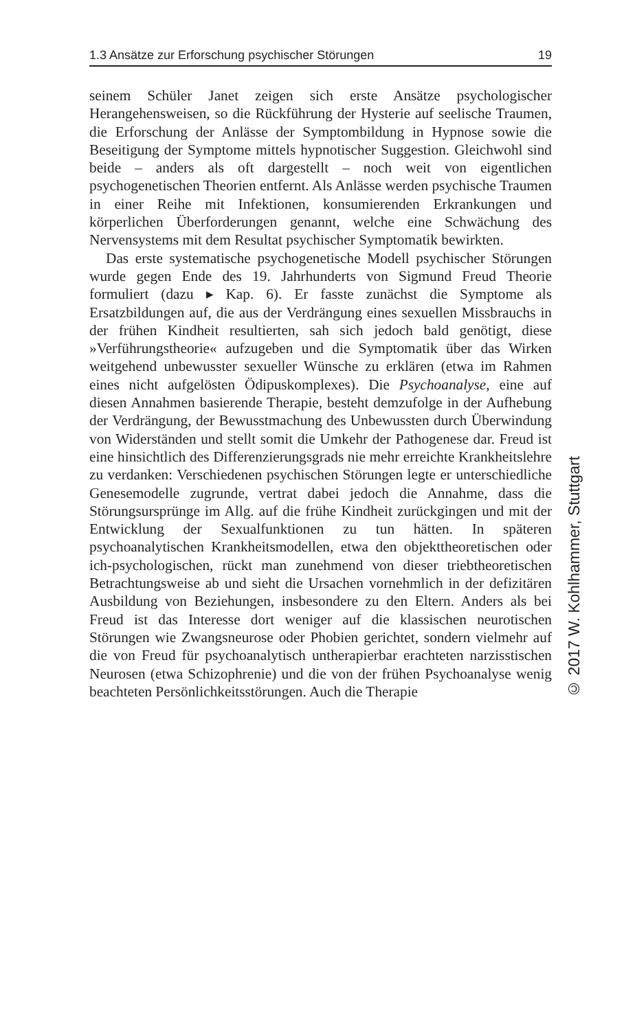1.3 Ansätze zur Erforschung psychischer Störungen 19
seinem Schüler Janet zeigen sich erste Ansätze psychologischer Herangehensweisen, so die Rückführung der Hysterie auf seelische Traumen, die Erforschung der Anlässe der Symptombildung in Hypnose sowie die Beseitigung der Symptome mittels hypnotischer Suggestion. Gleichwohl sind beide – anders als oft dargestellt – noch weit von eigentlichen psychogenetischen Theorien entfernt. Als Anlässe werden psychische Traumen in einer Reihe mit Infektionen, konsumierenden Erkrankungen und körperlichen Überforderungen genannt, welche eine Schwächung des Nervensystems mit dem Resultat psychischer Symptomatik bewirkten.
Das erste systematische psychogenetische Modell psychischer Störungen wurde gegen Ende des 19. Jahrhunderts von Sigmund Freud Theorie formuliert (dazu ▸ Kap. 6). Er fasste zunächst die Symptome als Ersatzbildungen auf, die aus der Verdrängung eines sexuellen Missbrauchs in der frühen Kindheit resultierten, sah sich jedoch bald genötigt, diese »Verführungstheorie« aufzugeben und die Symptomatik über das Wirken weitgehend unbewusster sexueller Wünsche zu erklären (etwa im Rahmen eines nicht aufgelösten Ödipuskomplexes). Die Psychoanalyse, eine auf diesen Annahmen basierende Therapie, besteht demzufolge in der Aufhebung der Verdrängung, der Bewusstmachung des Unbewussten durch Überwindung von Widerständen und stellt somit die Umkehr der Pathogenese dar. Freud ist eine hinsichtlich des Differenzierungsgrads nie mehr erreichte Krankheitslehre zu verdanken: Verschiedenen psychischen Störungen legte er unterschiedliche Genesemodelle zugrunde, vertrat dabei jedoch die Annahme, dass die Störungsursprünge im Allg. auf die frühe Kindheit zurückgingen und mit der Entwicklung der Sexualfunktionen zu tun hätten. In späteren psychoanalytischen Krankheitsmodellen, etwa den objekttheoretischen oder ich-psychologischen, rückt man zunehmend von dieser triebtheoretischen Betrachtungsweise ab und sieht die Ursachen vornehmlich in der defizitären Ausbildung von Beziehungen, insbesondere zu den Eltern. Anders als bei Freud ist das Interesse dort weniger auf die klassischen neurotischen Störungen wie Zwangsneurose oder Phobien gerichtet, sondern vielmehr auf die von Freud für psychoanalytisch untherapierbar erachteten narzisstischen Neurosen (etwa Schizophrenie) und die von der frühen Psychoanalyse wenig beachteten Persönlichkeitsstörungen. Auch die Therapie
© 2017 W. Kohlhammer, Stuttgart